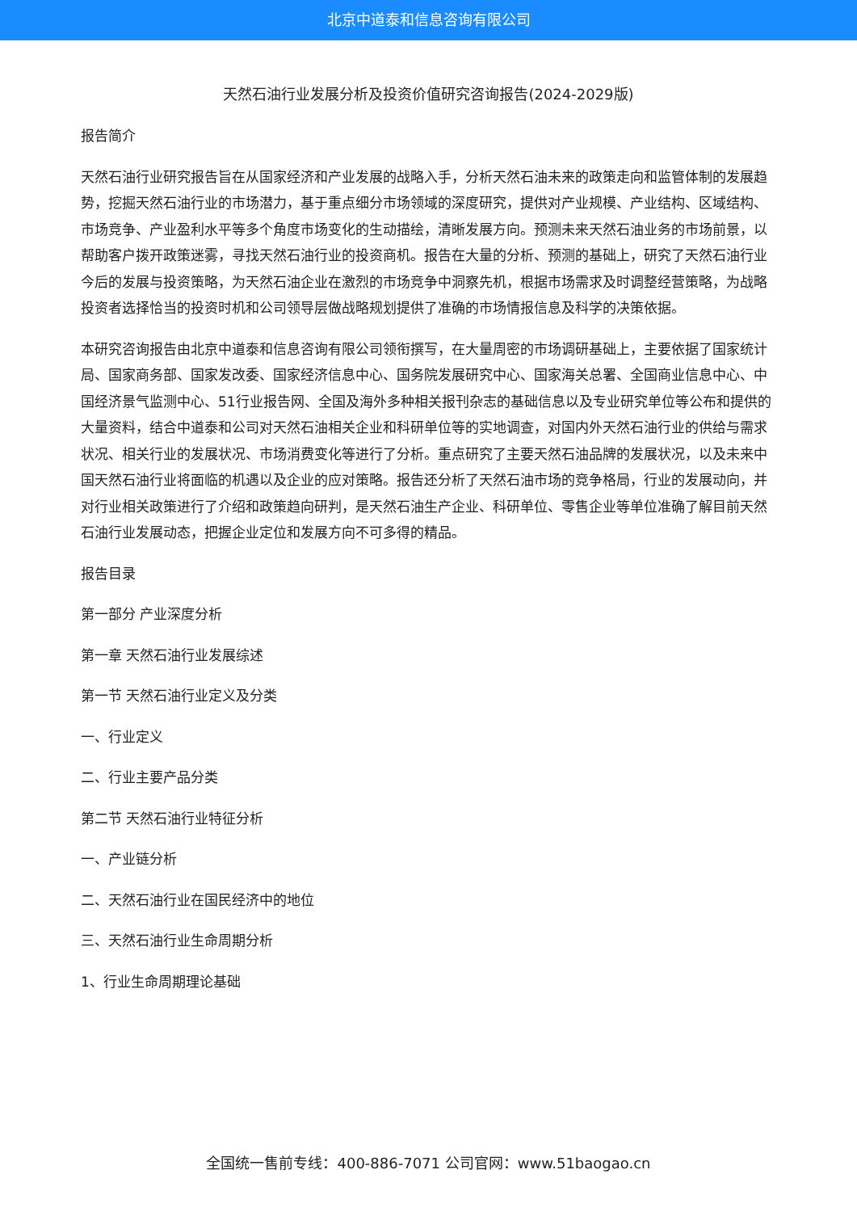北京中道泰和信息咨询有限公司
天然石油行业发展分析及投资价值研究咨询报告(2024-2029版)
报告简介
天然石油行业研究报告旨在从国家经济和产业发展的战略入手，分析天然石油未来的政策走向和监管体制的发展趋势，挖掘天然石油行业的市场潜力，基于重点细分市场领域的深度研究，提供对产业规模、产业结构、区域结构、市场竞争、产业盈利水平等多个角度市场变化的生动描绘，清晰发展方向。预测未来天然石油业务的市场前景，以帮助客户拨开政策迷雾，寻找天然石油行业的投资商机。报告在大量的分析、预测的基础上，研究了天然石油行业今后的发展与投资策略，为天然石油企业在激烈的市场竞争中洞察先机，根据市场需求及时调整经营策略，为战略投资者选择恰当的投资时机和公司领导层做战略规划提供了准确的市场情报信息及科学的决策依据。
本研究咨询报告由北京中道泰和信息咨询有限公司领衔撰写，在大量周密的市场调研基础上，主要依据了国家统计局、国家商务部、国家发改委、国家经济信息中心、国务院发展研究中心、国家海关总署、全国商业信息中心、中国经济景气监测中心、51行业报告网、全国及海外多种相关报刊杂志的基础信息以及专业研究单位等公布和提供的大量资料，结合中道泰和公司对天然石油相关企业和科研单位等的实地调查，对国内外天然石油行业的供给与需求状况、相关行业的发展状况、市场消费变化等进行了分析。重点研究了主要天然石油品牌的发展状况，以及未来中国天然石油行业将面临的机遇以及企业的应对策略。报告还分析了天然石油市场的竞争格局，行业的发展动向，并对行业相关政策进行了介绍和政策趋向研判，是天然石油生产企业、科研单位、零售企业等单位准确了解目前天然石油行业发展动态，把握企业定位和发展方向不可多得的精品。
报告目录
第一部分 产业深度分析
第一章 天然石油行业发展综述
第一节 天然石油行业定义及分类
一、行业定义
二、行业主要产品分类
第二节 天然石油行业特征分析
一、产业链分析
二、天然石油行业在国民经济中的地位
三、天然石油行业生命周期分析
1、行业生命周期理论基础
全国统一售前专线：400-886-7071 公司官网：www.51baogao.cn